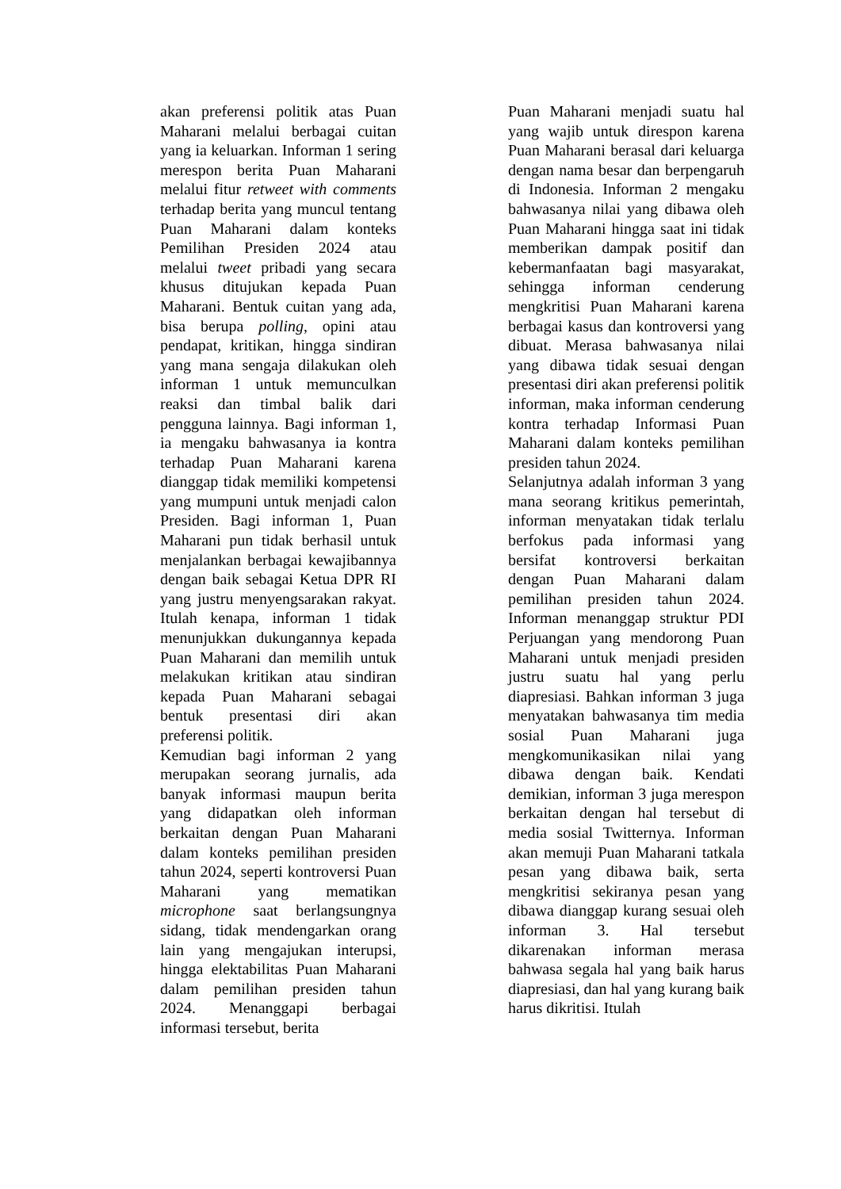akan preferensi politik atas Puan Maharani melalui berbagai cuitan yang ia keluarkan. Informan 1 sering merespon berita Puan Maharani melalui fitur retweet with comments terhadap berita yang muncul tentang Puan Maharani dalam konteks Pemilihan Presiden 2024 atau melalui tweet pribadi yang secara khusus ditujukan kepada Puan Maharani. Bentuk cuitan yang ada, bisa berupa polling, opini atau pendapat, kritikan, hingga sindiran yang mana sengaja dilakukan oleh informan 1 untuk memunculkan reaksi dan timbal balik dari pengguna lainnya. Bagi informan 1, ia mengaku bahwasanya ia kontra terhadap Puan Maharani karena dianggap tidak memiliki kompetensi yang mumpuni untuk menjadi calon Presiden. Bagi informan 1, Puan Maharani pun tidak berhasil untuk menjalankan berbagai kewajibannya dengan baik sebagai Ketua DPR RI yang justru menyengsarakan rakyat. Itulah kenapa, informan 1 tidak menunjukkan dukungannya kepada Puan Maharani dan memilih untuk melakukan kritikan atau sindiran kepada Puan Maharani sebagai bentuk presentasi diri akan preferensi politik.
Kemudian bagi informan 2 yang merupakan seorang jurnalis, ada banyak informasi maupun berita yang didapatkan oleh informan berkaitan dengan Puan Maharani dalam konteks pemilihan presiden tahun 2024, seperti kontroversi Puan Maharani yang mematikan microphone saat berlangsungnya sidang, tidak mendengarkan orang lain yang mengajukan interupsi, hingga elektabilitas Puan Maharani dalam pemilihan presiden tahun 2024. Menanggapi berbagai informasi tersebut, berita
Puan Maharani menjadi suatu hal yang wajib untuk direspon karena Puan Maharani berasal dari keluarga dengan nama besar dan berpengaruh di Indonesia. Informan 2 mengaku bahwasanya nilai yang dibawa oleh Puan Maharani hingga saat ini tidak memberikan dampak positif dan kebermanfaatan bagi masyarakat, sehingga informan cenderung mengkritisi Puan Maharani karena berbagai kasus dan kontroversi yang dibuat. Merasa bahwasanya nilai yang dibawa tidak sesuai dengan presentasi diri akan preferensi politik informan, maka informan cenderung kontra terhadap Informasi Puan Maharani dalam konteks pemilihan presiden tahun 2024.
Selanjutnya adalah informan 3 yang mana seorang kritikus pemerintah, informan menyatakan tidak terlalu berfokus pada informasi yang bersifat kontroversi berkaitan dengan Puan Maharani dalam pemilihan presiden tahun 2024. Informan menanggap struktur PDI Perjuangan yang mendorong Puan Maharani untuk menjadi presiden justru suatu hal yang perlu diapresiasi. Bahkan informan 3 juga menyatakan bahwasanya tim media sosial Puan Maharani juga mengkomunikasikan nilai yang dibawa dengan baik. Kendati demikian, informan 3 juga merespon berkaitan dengan hal tersebut di media sosial Twitternya. Informan akan memuji Puan Maharani tatkala pesan yang dibawa baik, serta mengkritisi sekiranya pesan yang dibawa dianggap kurang sesuai oleh informan 3. Hal tersebut dikarenakan informan merasa bahwasa segala hal yang baik harus diapresiasi, dan hal yang kurang baik harus dikritisi. Itulah